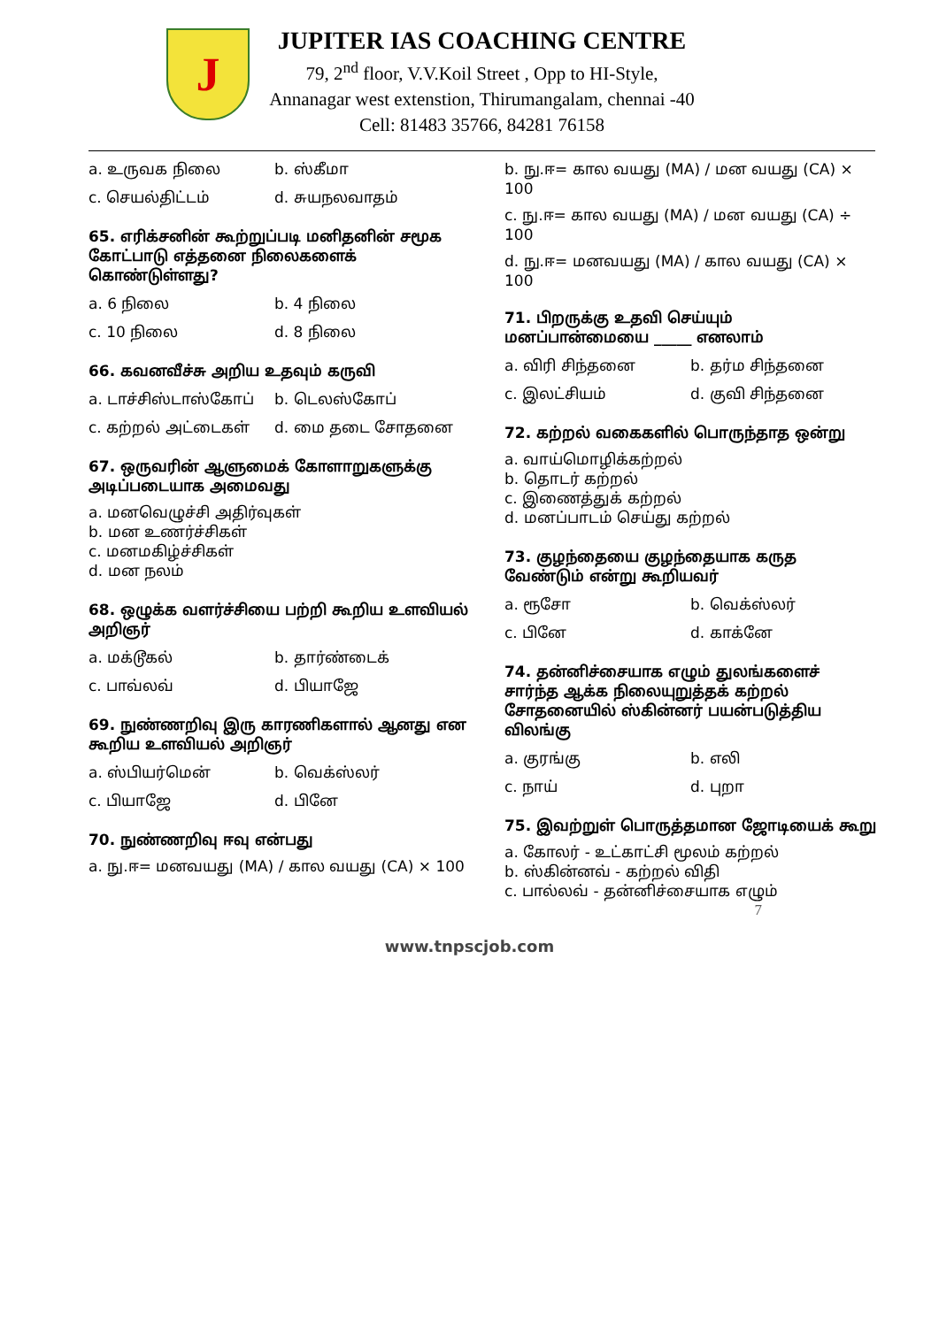J
JUPITER IAS COACHING CENTRE
79, 2<sup>nd</sup> floor, V.V.Koil Street , Opp to HI-Style,
Annanagar west extenstion, Thirumangalam, chennai -40
Cell: 81483 35766, 84281 76158
a. உருவக நிலை b. ஸ்கீமா
c. செயல்திட்டம் d. சுயநலவாதம்
65. எரிக்சனின் கூற்றுப்படி மனிதனின் சமூக கோட்பாடு எத்தனை நிலைகளைக் கொண்டுள்ளது?
a. 6 நிலை b. 4 நிலை
c. 10 நிலை d. 8 நிலை
66. கவனவீச்சு அறிய உதவும் கருவி
a. டாச்சிஸ்டாஸ்கோப் b. டெலஸ்கோப்
c. கற்றல் அட்டைகள் d. மை தடை சோதனை
67. ஒருவரின் ஆளுமைக் கோளாறுகளுக்கு அடிப்படையாக அமைவது
a. மனவெழுச்சி அதிர்வுகள்
b. மன உணர்ச்சிகள்
c. மனமகிழ்ச்சிகள்
d. மன நலம்
68. ஒழுக்க வளர்ச்சியை பற்றி கூறிய உளவியல் அறிஞர்
a. மக்டூகல் b. தார்ண்டைக்
c. பாவ்லவ் d. பியாஜே
69. நுண்ணறிவு இரு காரணிகளால் ஆனது என கூறிய உளவியல் அறிஞர்
a. ஸ்பியர்மென் b. வெக்ஸ்லர்
c. பியாஜே d. பினே
70. நுண்ணறிவு ஈவு என்பது
a. நு.ஈ= மனவயது (MA) / கால வயது (CA) × 100
b. நு.ஈ= கால வயது (MA) / மன வயது (CA) × 100
c. நு.ஈ= கால வயது (MA) / மன வயது (CA) ÷ 100
d. நு.ஈ= மனவயது (MA) / கால வயது (CA) × 100
71. பிறருக்கு உதவி செய்யும் மனப்பான்மையை _____ எனலாம்
a. விரி சிந்தனை b. தர்ம சிந்தனை
c. இலட்சியம் d. குவி சிந்தனை
72. கற்றல் வகைகளில் பொருந்தாத ஒன்று
a. வாய்மொழிக்கற்றல்
b. தொடர் கற்றல்
c. இணைத்துக் கற்றல்
d. மனப்பாடம் செய்து கற்றல்
73. குழந்தையை குழந்தையாக கருத வேண்டும் என்று கூறியவர்
a. ரூசோ b. வெக்ஸ்லர்
c. பினே d. காக்னே
74. தன்னிச்சையாக எழும் துலங்களைச் சார்ந்த ஆக்க நிலையுறுத்தக் கற்றல் சோதனையில் ஸ்கின்னர் பயன்படுத்திய விலங்கு
a. குரங்கு b. எலி
c. நாய் d. புறா
75. இவற்றுள் பொருத்தமான ஜோடியைக் கூறு
a. கோலர் - உட்காட்சி மூலம் கற்றல்
b. ஸ்கின்னவ் - கற்றல் விதி
c. பால்லவ் - தன்னிச்சையாக எழும்
7
www.tnpscjob.com